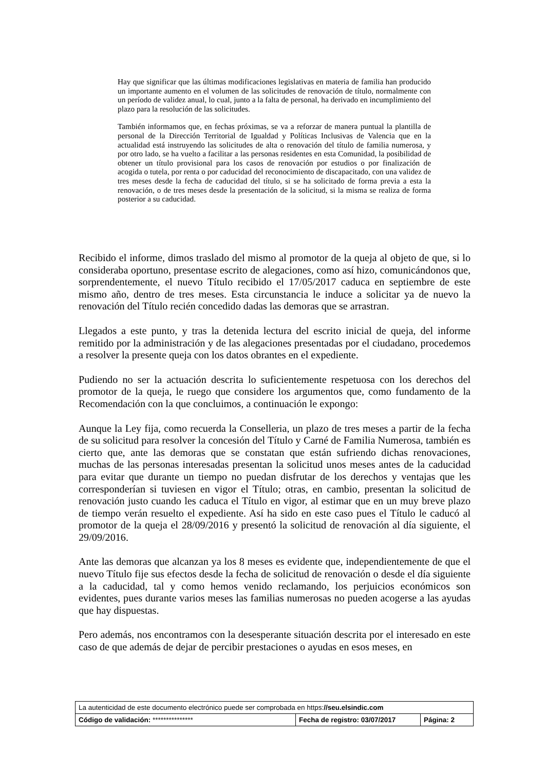Hay que significar que las últimas modificaciones legislativas en materia de familia han producido un importante aumento en el volumen de las solicitudes de renovación de título, normalmente con un período de validez anual, lo cual, junto a la falta de personal, ha derivado en incumplimiento del plazo para la resolución de las solicitudes.
También informamos que, en fechas próximas, se va a reforzar de manera puntual la plantilla de personal de la Dirección Territorial de Igualdad y Políticas Inclusivas de Valencia que en la actualidad está instruyendo las solicitudes de alta o renovación del título de familia numerosa, y por otro lado, se ha vuelto a facilitar a las personas residentes en esta Comunidad, la posibilidad de obtener un título provisional para los casos de renovación por estudios o por finalización de acogida o tutela, por renta o por caducidad del reconocimiento de discapacitado, con una validez de tres meses desde la fecha de caducidad del título, si se ha solicitado de forma previa a esta la renovación, o de tres meses desde la presentación de la solicitud, si la misma se realiza de forma posterior a su caducidad.
Recibido el informe, dimos traslado del mismo al promotor de la queja al objeto de que, si lo consideraba oportuno, presentase escrito de alegaciones, como así hizo, comunicándonos que, sorprendentemente, el nuevo Título recibido el 17/05/2017 caduca en septiembre de este mismo año, dentro de tres meses. Esta circunstancia le induce a solicitar ya de nuevo la renovación del Título recién concedido dadas las demoras que se arrastran.
Llegados a este punto, y tras la detenida lectura del escrito inicial de queja, del informe remitido por la administración y de las alegaciones presentadas por el ciudadano, procedemos a resolver la presente queja con los datos obrantes en el expediente.
Pudiendo no ser la actuación descrita lo suficientemente respetuosa con los derechos del promotor de la queja, le ruego que considere los argumentos que, como fundamento de la Recomendación con la que concluimos, a continuación le expongo:
Aunque la Ley fija, como recuerda la Conselleria, un plazo de tres meses a partir de la fecha de su solicitud para resolver la concesión del Título y Carné de Familia Numerosa, también es cierto que, ante las demoras que se constatan que están sufriendo dichas renovaciones, muchas de las personas interesadas presentan la solicitud unos meses antes de la caducidad para evitar que durante un tiempo no puedan disfrutar de los derechos y ventajas que les corresponderían si tuviesen en vigor el Título; otras, en cambio, presentan la solicitud de renovación justo cuando les caduca el Título en vigor, al estimar que en un muy breve plazo de tiempo verán resuelto el expediente. Así ha sido en este caso pues el Título le caducó al promotor de la queja el 28/09/2016 y presentó la solicitud de renovación al día siguiente, el 29/09/2016.
Ante las demoras que alcanzan ya los 8 meses es evidente que, independientemente de que el nuevo Título fije sus efectos desde la fecha de solicitud de renovación o desde el día siguiente a la caducidad, tal y como hemos venido reclamando, los perjuicios económicos son evidentes, pues durante varios meses las familias numerosas no pueden acogerse a las ayudas que hay dispuestas.
Pero además, nos encontramos con la desesperante situación descrita por el interesado en este caso de que además de dejar de percibir prestaciones o ayudas en esos meses, en
| La autenticidad de este documento electrónico puede ser comprobada en https: //seu.elsindic.com | | |
| Código de validación: *************** | Fecha de registro: 03/07/2017 | Página: 2 |